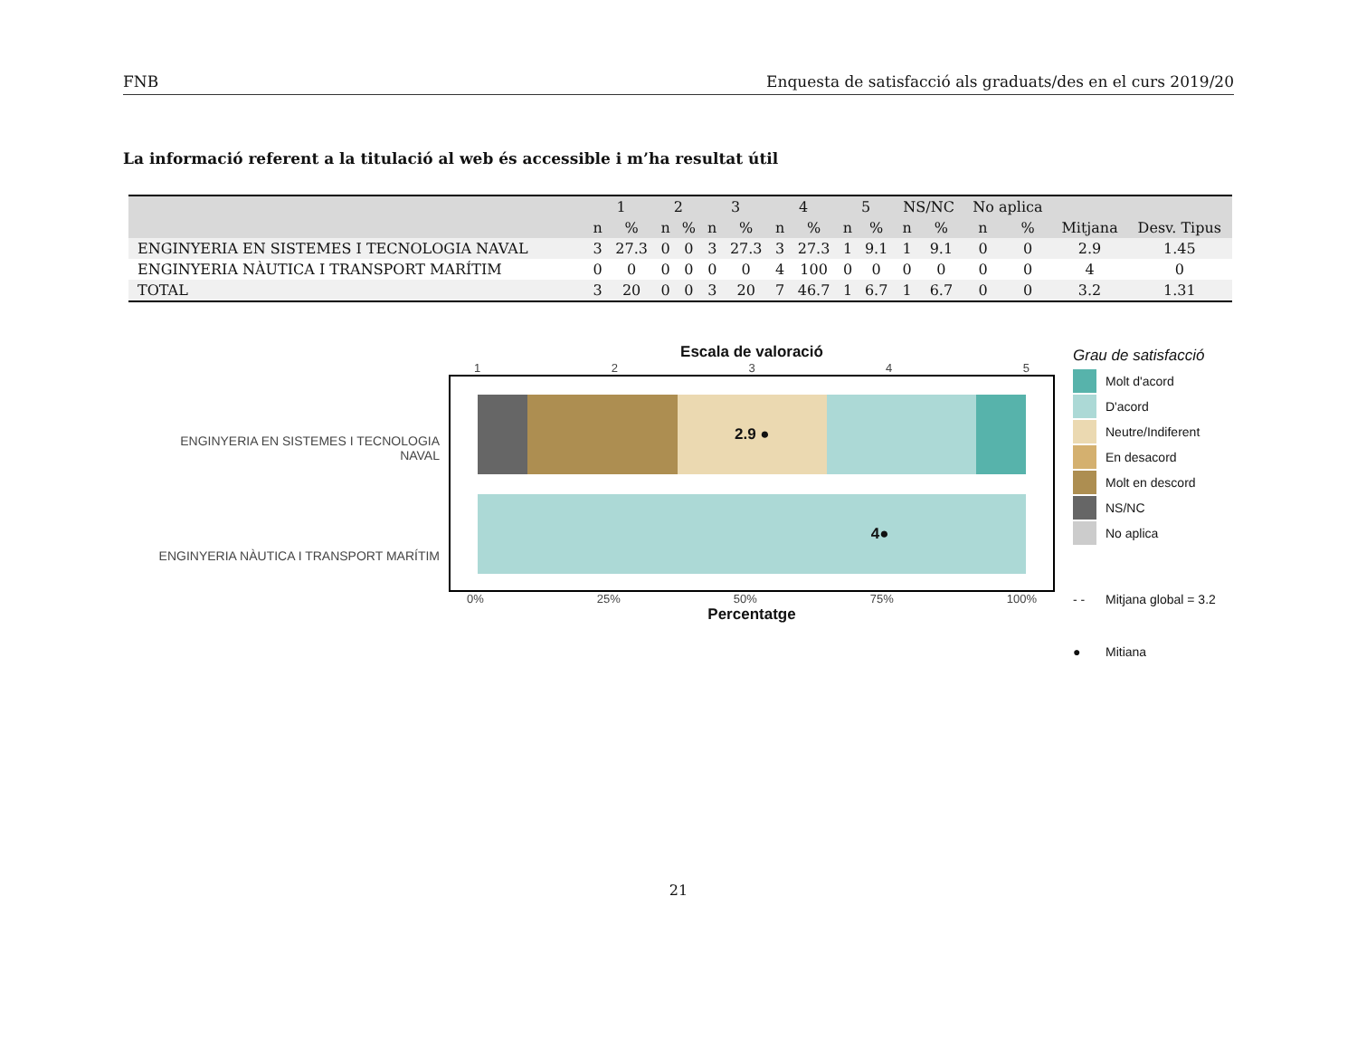FNB Enquesta de satisfacció als graduats/des en el curs 2019/20
La informació referent a la titulació al web és accessible i m’ha resultat útil
| | 1 | | 2 | | 3 | | 4 | | 5 | | NS/NC | | No aplica | | | |
| --- | --- | --- | --- | --- | --- | --- | --- | --- | --- | --- | --- | --- | --- | --- | --- | --- |
| | n | % | n | % | n | % | n | % | n | % | n | % | n | % | Mitjana | Desv. Tipus |
| ENGINYERIA EN SISTEMES I TECNOLOGIA NAVAL | 3 | 27.3 | 0 | 0 | 3 | 27.3 | 3 | 27.3 | 1 | 9.1 | 1 | 9.1 | 0 | 0 | 2.9 | 1.45 |
| ENGINYERIA NÀUTICA I TRANSPORT MARÍTIM | 0 | 0 | 0 | 0 | 0 | 0 | 4 | 100 | 0 | 0 | 0 | 0 | 0 | 0 | 4 | 0 |
| TOTAL | 3 | 20 | 0 | 0 | 3 | 20 | 7 | 46.7 | 1 | 6.7 | 1 | 6.7 | 0 | 0 | 3.2 | 1.31 |
ENGINYERIA EN SISTEMES I TECNOLOGIA
NAVAL
ENGINYERIA NÀUTICA I TRANSPORT MARÍTIM
Escala de valoració
1 2 3 4 5
2.9 ●
4●
0% 25% 50% 75% 100%
Percentatge
Grau de satisfacció
Molt d'acord
D'acord
Neutre/Indiferent
En desacord
Molt en descord
NS/NC
No aplica
- - Mitjana global = 3.2
● Mitiana
21